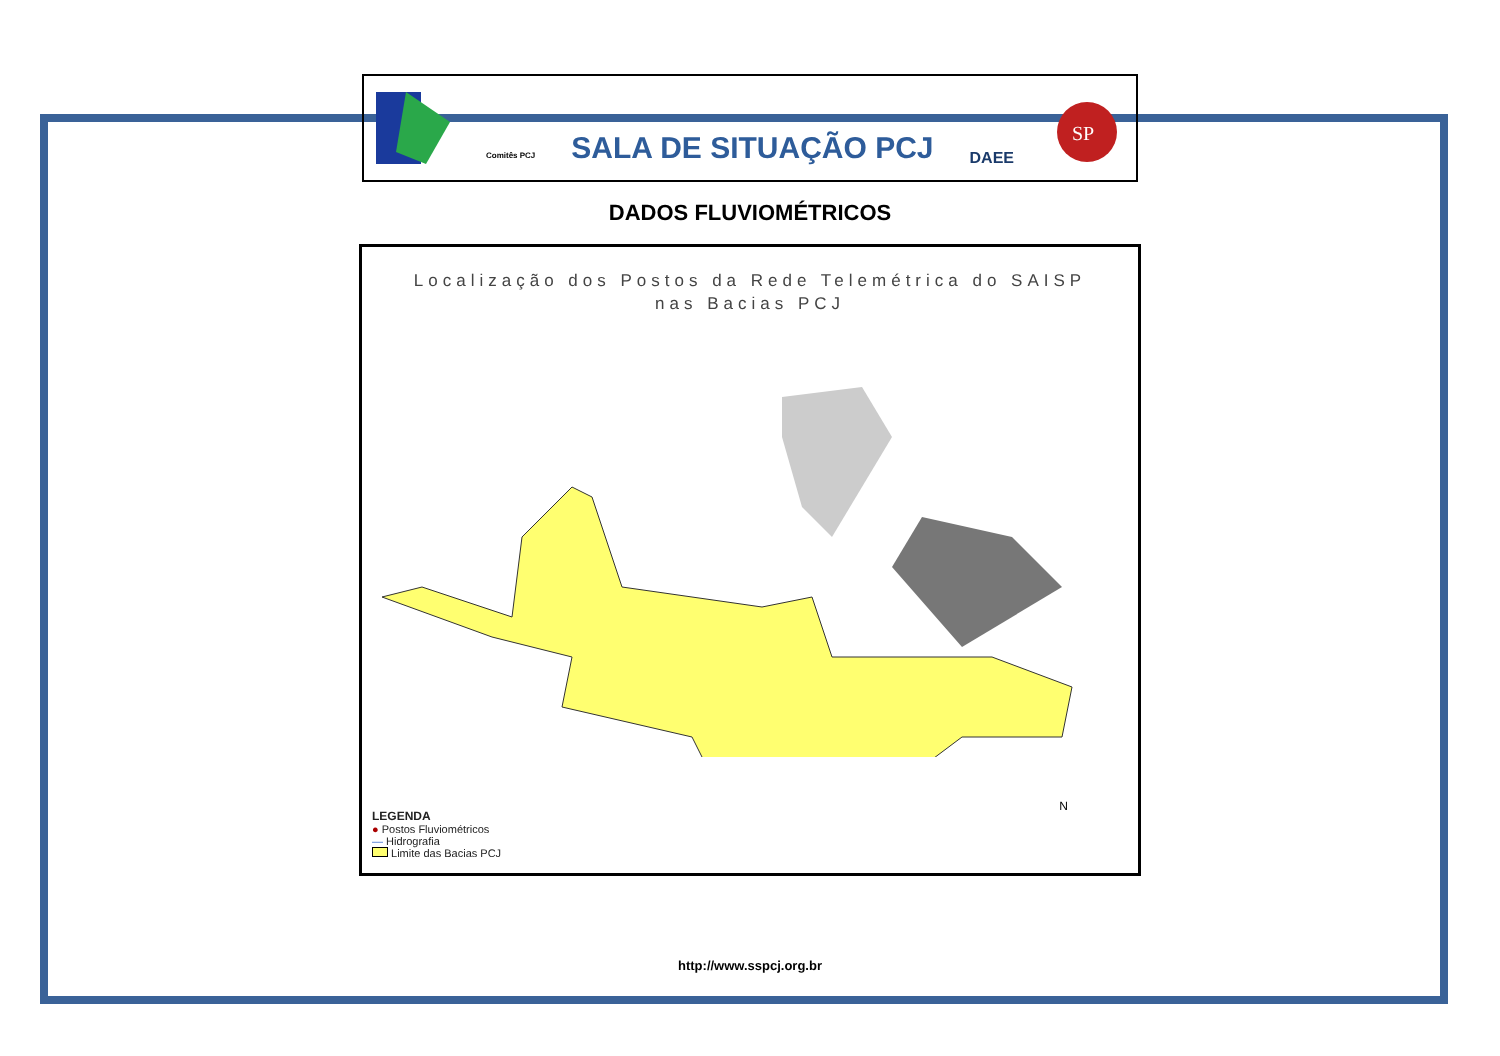Comitês PCJ
SALA DE SITUAÇÃO PCJ
DAEE
SP
DADOS FLUVIOMÉTRICOS
Localização dos Postos da Rede Telemétrica do SAISP
nas Bacias PCJ
N
LEGENDA
● Postos Fluviométricos
— Hidrografia
Limite das Bacias PCJ
http://www.sspcj.org.br